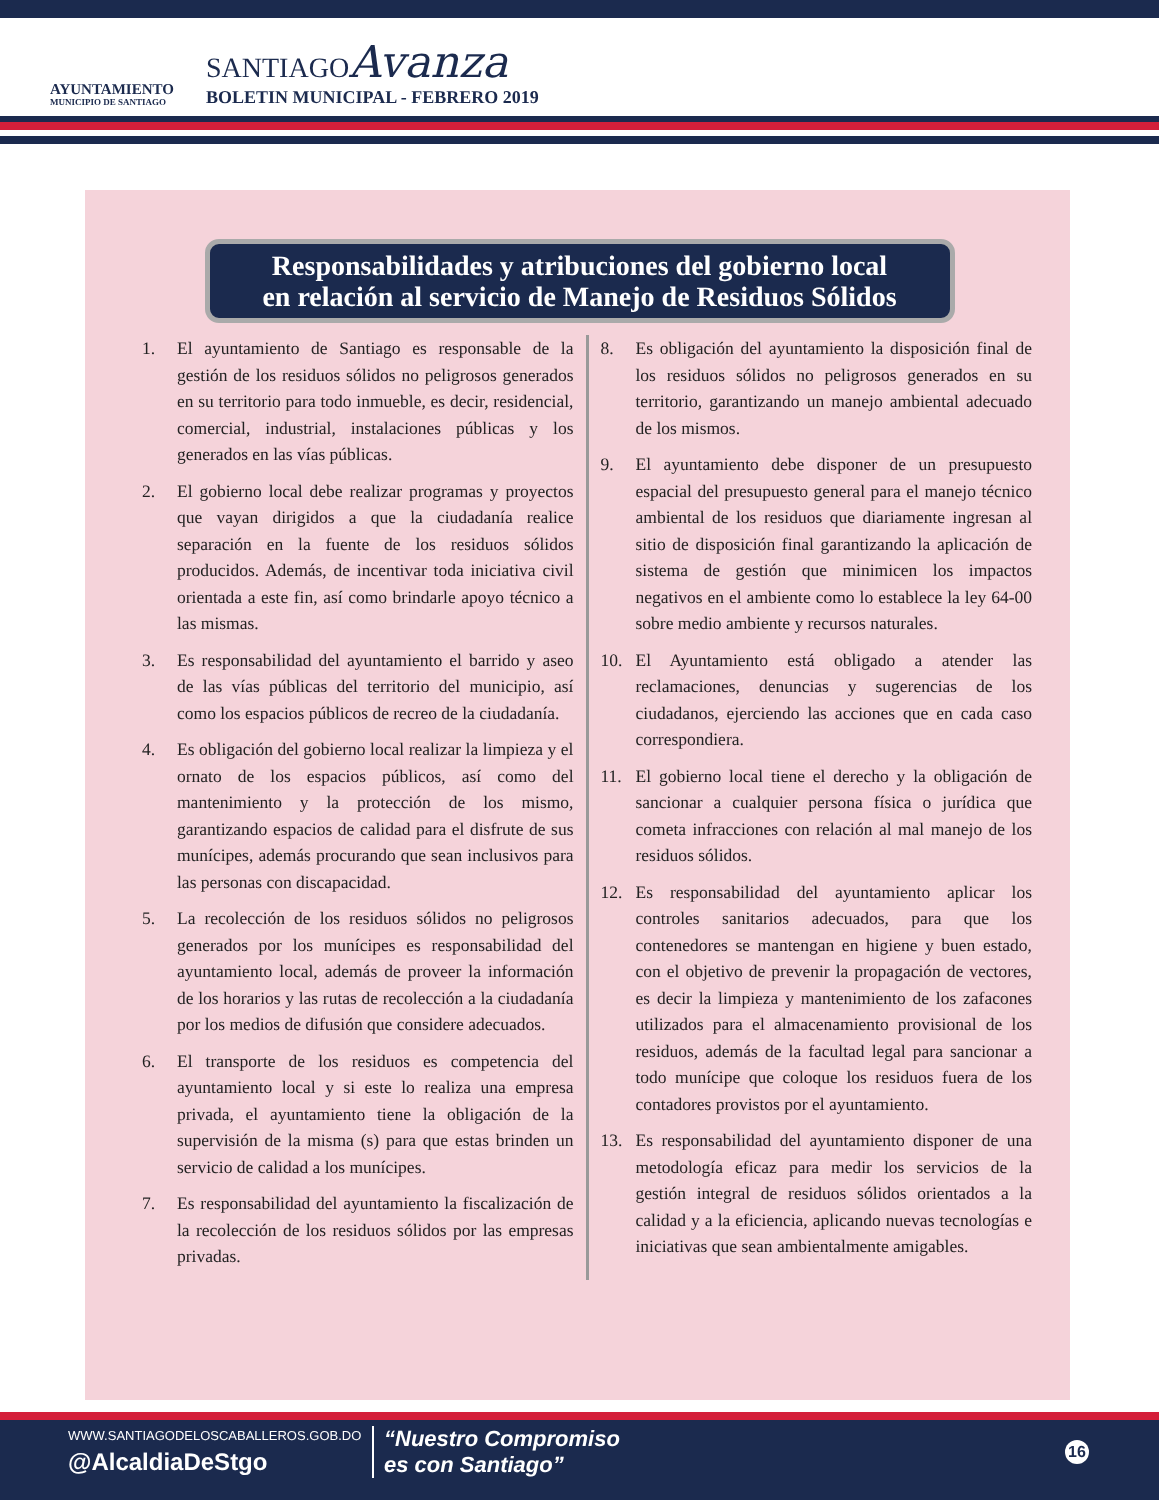AYUNTAMIENTO
MUNICIPIO DE SANTIAGO
SANTIAGOAvanza
BOLETIN MUNICIPAL - FEBRERO 2019
Responsabilidades y atribuciones del gobierno local
en relación al servicio de Manejo de Residuos Sólidos
1. El ayuntamiento de Santiago es responsable de la gestión de los residuos sólidos no peligrosos generados en su territorio para todo inmueble, es decir, residencial, comercial, industrial, instalaciones públicas y los generados en las vías públicas.
2. El gobierno local debe realizar programas y proyectos que vayan dirigidos a que la ciudadanía realice separación en la fuente de los residuos sólidos producidos. Además, de incentivar toda iniciativa civil orientada a este fin, así como brindarle apoyo técnico a las mismas.
3. Es responsabilidad del ayuntamiento el barrido y aseo de las vías públicas del territorio del municipio, así como los espacios públicos de recreo de la ciudadanía.
4. Es obligación del gobierno local realizar la limpieza y el ornato de los espacios públicos, así como del mantenimiento y la protección de los mismo, garantizando espacios de calidad para el disfrute de sus munícipes, además procurando que sean inclusivos para las personas con discapacidad.
5. La recolección de los residuos sólidos no peligrosos generados por los munícipes es responsabilidad del ayuntamiento local, además de proveer la información de los horarios y las rutas de recolección a la ciudadanía por los medios de difusión que considere adecuados.
6. El transporte de los residuos es competencia del ayuntamiento local y si este lo realiza una empresa privada, el ayuntamiento tiene la obligación de la supervisión de la misma (s) para que estas brinden un servicio de calidad a los munícipes.
7. Es responsabilidad del ayuntamiento la fiscalización de la recolección de los residuos sólidos por las empresas privadas.
8. Es obligación del ayuntamiento la disposición final de los residuos sólidos no peligrosos generados en su territorio, garantizando un manejo ambiental adecuado de los mismos.
9. El ayuntamiento debe disponer de un presupuesto espacial del presupuesto general para el manejo técnico ambiental de los residuos que diariamente ingresan al sitio de disposición final garantizando la aplicación de sistema de gestión que minimicen los impactos negativos en el ambiente como lo establece la ley 64-00 sobre medio ambiente y recursos naturales.
10. El Ayuntamiento está obligado a atender las reclamaciones, denuncias y sugerencias de los ciudadanos, ejerciendo las acciones que en cada caso correspondiera.
11. El gobierno local tiene el derecho y la obligación de sancionar a cualquier persona física o jurídica que cometa infracciones con relación al mal manejo de los residuos sólidos.
12. Es responsabilidad del ayuntamiento aplicar los controles sanitarios adecuados, para que los contenedores se mantengan en higiene y buen estado, con el objetivo de prevenir la propagación de vectores, es decir la limpieza y mantenimiento de los zafacones utilizados para el almacenamiento provisional de los residuos, además de la facultad legal para sancionar a todo munícipe que coloque los residuos fuera de los contadores provistos por el ayuntamiento.
13. Es responsabilidad del ayuntamiento disponer de una metodología eficaz para medir los servicios de la gestión integral de residuos sólidos orientados a la calidad y a la eficiencia, aplicando nuevas tecnologías e iniciativas que sean ambientalmente amigables.
WWW.SANTIAGODELOSCABALLEROS.GOB.DO
@AlcaldiaDeStgo
“Nuestro Compromiso
es con Santiago”
16